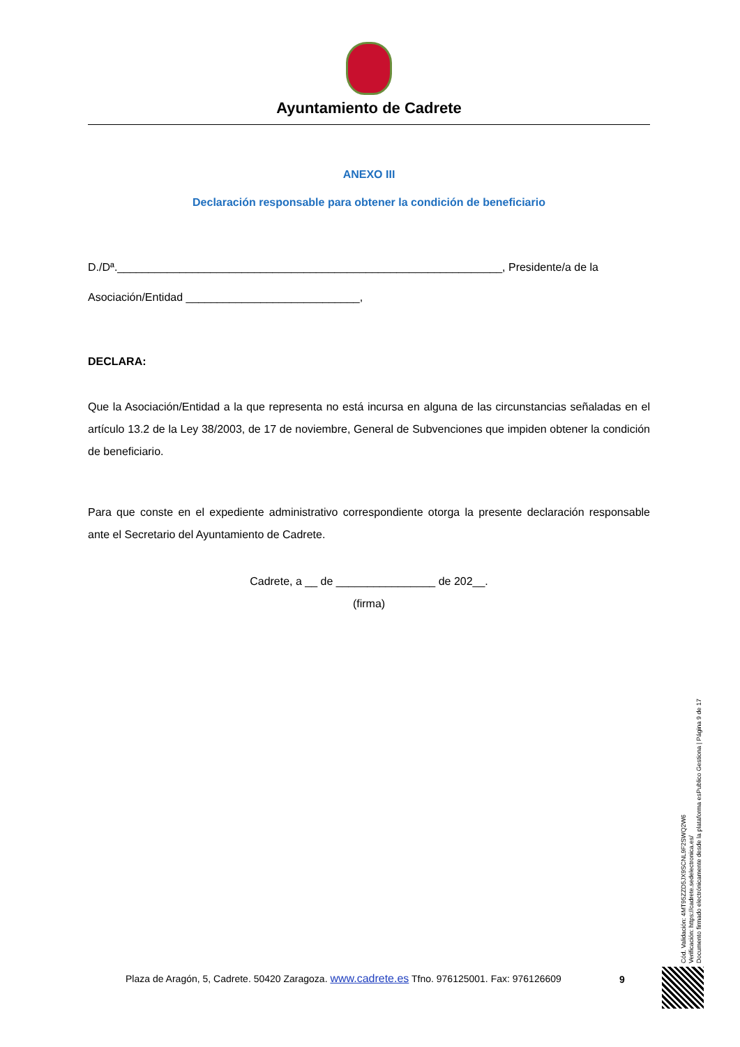Ayuntamiento de Cadrete
ANEXO III
Declaración responsable para obtener la condición de beneficiario
D./Dª.______________________________________________________________, Presidente/a de la
Asociación/Entidad ____________________________,
DECLARA:
Que la Asociación/Entidad a la que representa no está incursa en alguna de las circunstancias señaladas en el artículo 13.2 de la Ley 38/2003, de 17 de noviembre, General de Subvenciones que impiden obtener la condición de beneficiario.
Para que conste en el expediente administrativo correspondiente otorga la presente declaración responsable ante el Secretario del Ayuntamiento de Cadrete.
Cadrete, a __ de ________________ de 202__.
(firma)
Cód. Validación: 4MT95ZZD5JX9SCNL9F2SWQ2W6
Verificación: https://cadrete.sedelectronica.es/
Documento firmado electrónicamente desde la plataforma esPublico Gestiona | Página 9 de 17
Plaza de Aragón, 5, Cadrete. 50420 Zaragoza. www.cadrete.es Tfno. 976125001. Fax: 976126609
9